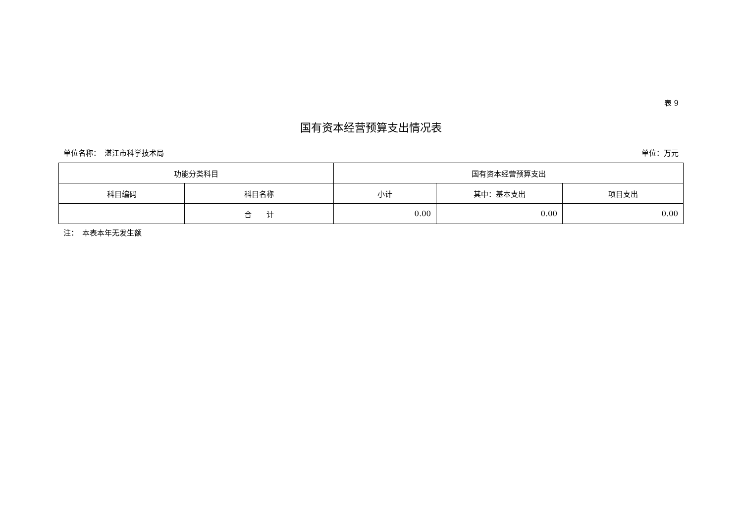表 9
国有资本经营预算支出情况表
单位名称：　湛江市科学技术局 单位：万元
| 功能分类科目 | | 国有资本经营预算支出 | | |
| --- | --- | --- | --- | --- |
| 科目编码 | 科目名称 | 小计 | 其中：基本支出 | 项目支出 |
| | 合 计 | 0.00 | 0.00 | 0.00 |
注：　本表本年无发生额